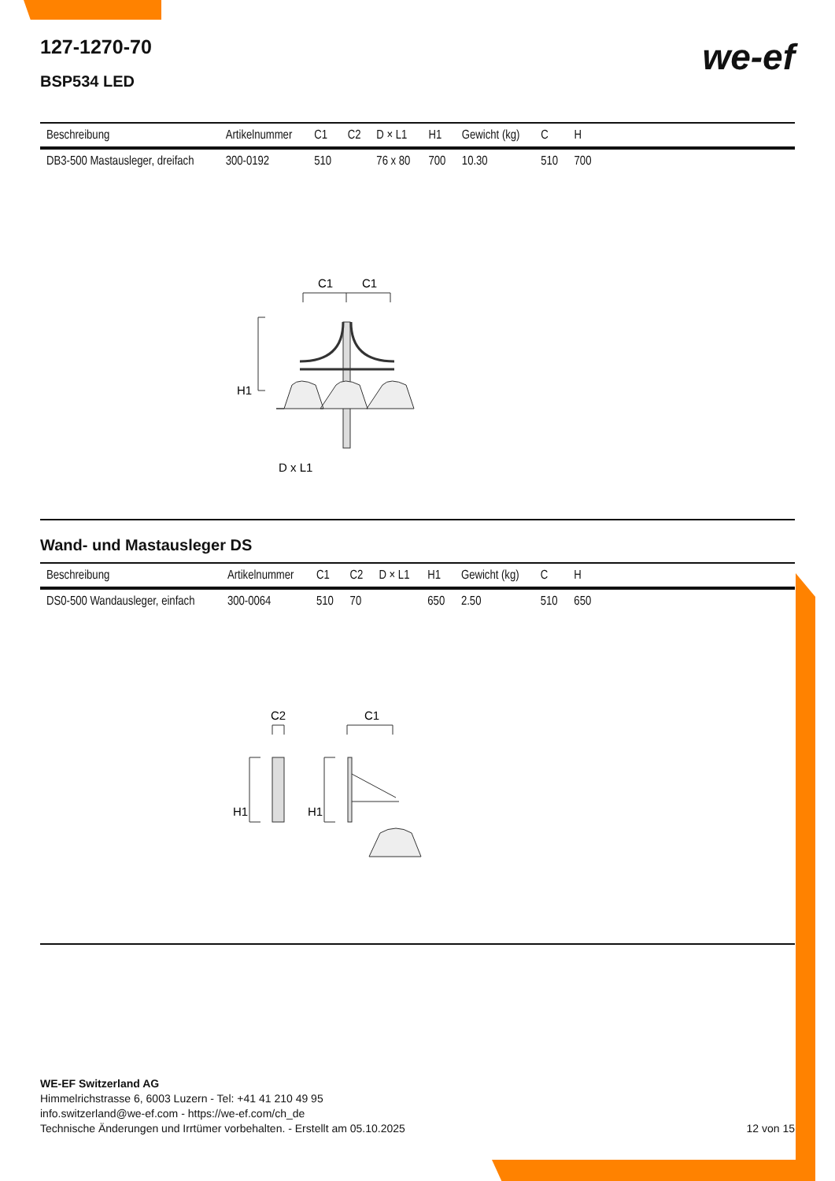we-ef
127-1270-70
BSP534 LED
| Beschreibung | Artikelnummer | C1 | C2 | D × L1 | H1 | Gewicht (kg) | C | H | |
| --- | --- | --- | --- | --- | --- | --- | --- | --- | --- |
| DB3-500 Mastausleger, dreifach | 300-0192 | 510 | | 76 x 80 | 700 | 10.30 | 510 | 700 | |
C1
C1
H1
D x L1
Wand- und Mastausleger DS
| Beschreibung | Artikelnummer | C1 | C2 | D × L1 | H1 | Gewicht (kg) | C | H | |
| --- | --- | --- | --- | --- | --- | --- | --- | --- | --- |
| DS0-500 Wandausleger, einfach | 300-0064 | 510 | 70 | | 650 | 2.50 | 510 | 650 | |
C2
C1
H1
H1
WE-EF Switzerland AG
Himmelrichstrasse 6, 6003 Luzern - Tel: +41 41 210 49 95
info.switzerland@we-ef.com - https://we-ef.com/ch_de
Technische Änderungen und Irrtümer vorbehalten. - Erstellt am 05.10.2025
12 von 15